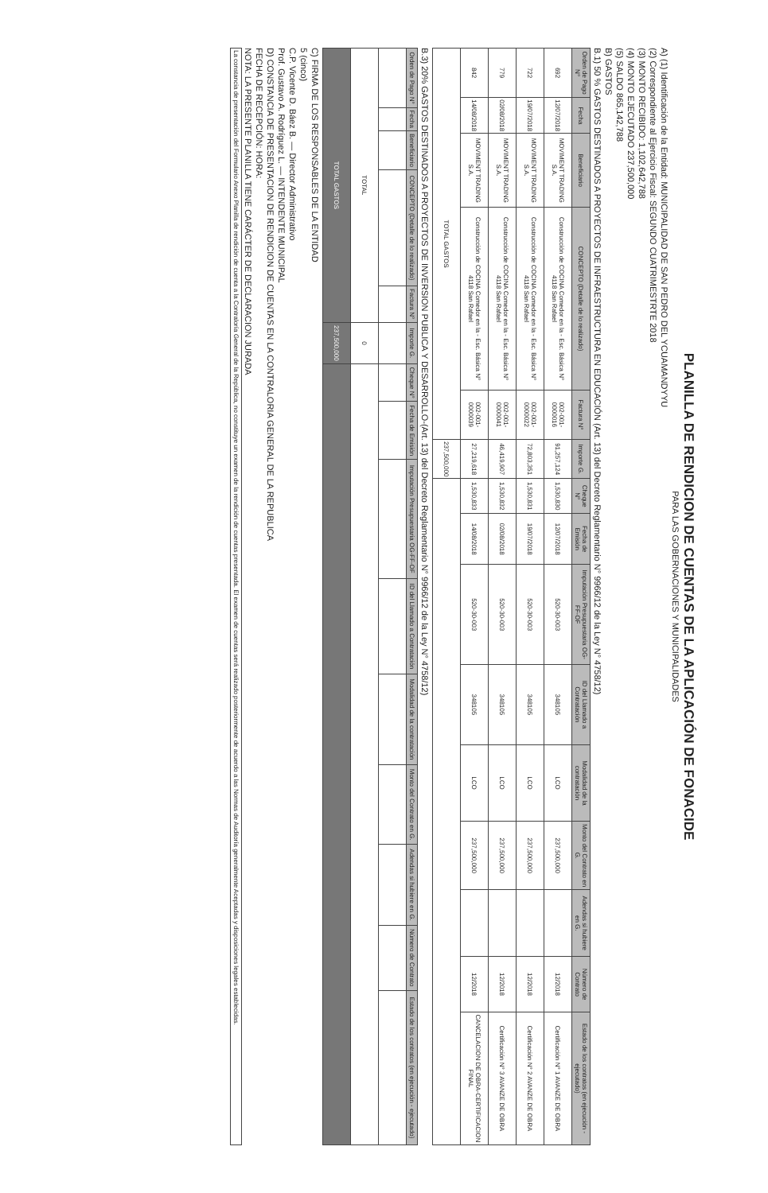PLANILLA DE RENDICION DE CUENTAS DE LA APLICACIÓN DE FONACIDE
PARA LAS GOBERNACIONES Y MUNICIPALIDADES
A) (1) Identificación de la Entidad: MUNICIPALIDAD DE SAN PEDRO DEL YCUAMANDYYU
(2) Correspondiente al Ejercicio Fiscal: SEGUNDO CUATRIMESTRTE 2018
(3) MONTO RECIBIDO: 1,102,642,788
(4) MONTO EJECUTADO 237,500,000
(5) SALDO 865,142,788
B) GASTOS
B.1) 50 % GASTOS DESTINADOS A PROYECTOS DE INFRAESTRUCTURA EN EDUCACIÓN (Art. 13) del Decreto Reglamentario N° 9966/12 de la Ley N° 4758/12)
| Orden de Pago N° | Fecha | Beneficiario | CONCEPTO (Detalle de lo realizado) | Factura N° | Importe G. | Cheque N° | Fecha de Emisión | Imputación Presupuestaria OG-FF-OF | ID del Llamado a Contratación | Modalidad de la contratación | Monto del Contrato en G. | Adendas si hubiere en G. | Número de Contrato | Estado de los contratos (en ejecución - ejecutado) |
| --- | --- | --- | --- | --- | --- | --- | --- | --- | --- | --- | --- | --- | --- | --- |
| 692 | 12/07/2018 | MOVIMENT TRADING S.A. | Construcción de COCINA Comedor en la - Esc. Básica N° 4118 San Rafael | 002-001-0000016 | 91,257,124 | 1,530,830 | 12/07/2018 | 520-30-003 | 348105 | LCO | 237,500,000 | | 12/2018 | Certificación N° 1 AVANZE DE OBRA |
| 722 | 19/07/2018 | MOVIMENT TRADING S.A. | Construcción de COCINA Comedor en la - Esc. Básica N° 4118 San Rafael | 002-001-0000022 | 72,803,351 | 1,530,831 | 19/07/2018 | 520-30-003 | 348105 | LCO | 237,500,000 | | 12/2018 | Certificación N° 2 AVANZE DE OBRA |
| 779 | 02/08/2018 | MOVIMENT TRADING S.A. | Construcción de COCINA Comedor en la - Esc. Básica N° 4118 San Rafael | 002-001-0000041 | 46,419,907 | 1,530,832 | 02/08/2018 | 520-30-003 | 348105 | LCO | 237,500,000 | | 12/2018 | Certificación N° 3 AVANZE DE OBRA |
| 842 | 14/08/2018 | MOVIMENT TRADING S.A. | Construcción de COCINA Comedor en la - Esc. Básica N° 4118 San Rafael | 002-001-0000039 | 27,219,618 | 1,530,833 | 14/08/2018 | 520-30-003 | 348105 | LCO | 237,500,000 | | 12/2018 | CANCELACION DE OBRA-CERTIFICACION FINAL |
| TOTAL GASTOS | | | | | 237,500,000 | | | | | | | | | |
B.3) 20% GASTOS DESTINADOS A PROYECTOS DE INVERSION PUBLICA Y DESARROLLO-(Art. 13) del Decreto Reglamentario N° 9966/12 de la Ley N° 4758/12)
| Orden de Pago N° | Fecha | Beneficiario | CONCEPTO (Detalle de lo realizado) | Factura N° | Importe G. | Cheque N° | Fecha de Emisión | Imputación Presupuestaria OG-FF-OF | ID del Llamado a Contratación | Modalidad de la contratación | Monto del Contrato en G. | Adendas si hubiere en G. | Número de Contrato | Estado de los contratos (en ejecución - ejecutado) |
| --- | --- | --- | --- | --- | --- | --- | --- | --- | --- | --- | --- | --- | --- | --- |
| TOTAL | | | | | 0 | | | | | | | | | |
| TOTAL GASTOS | | | | | 237,500,000 | | | | | | | | | |
C) FIRMA DE LOS RESPONSABLES DE LA ENTIDAD
5 (cinco)
C.P. Vicente D. Báez B. — Director Administrativo
Prof. Gustavo A. Rodríguez L. — INTENDENTE MUNICIPAL
D) CONSTANCIA DE PRESENTACION DE RENDICION DE CUENTAS EN LA CONTRALORIA GENERAL DE LA REPUBLICA
FECHA DE RECEPCIÓN: HORA:
NOTA: LA PRESENTE PLANILLA TIENE CARÁCTER DE DECLARACION JURADA
La constancia de presentación del Formulario Anexo Planilla de rendición de cuenta a la Contraloría General de la República, no constituye un examen de la rendición de cuentas presentada. El examen de cuentas será realizado posteriormente de acuerdo a las Normas de Auditoría generalmente Aceptadas y disposiciones legales establecidas.